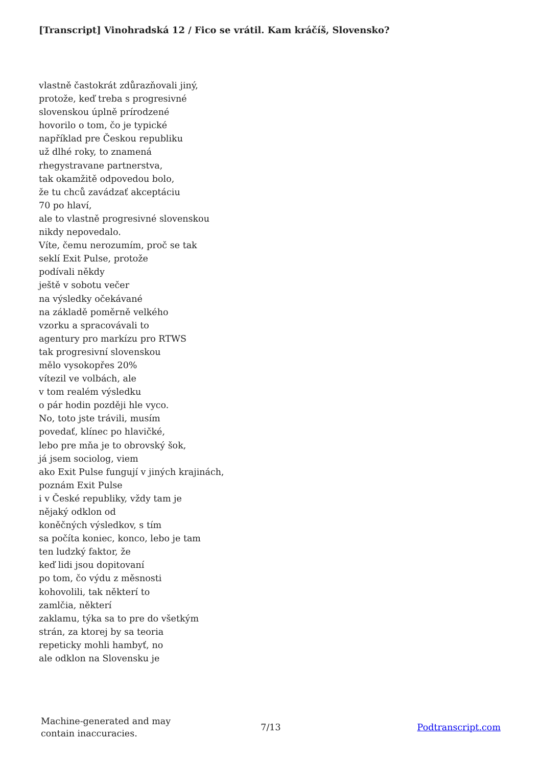[Transcript] Vinohradská 12 / Fico se vrátil. Kam kráčíš, Slovensko?
vlastně častokrát zdůrazňovali jiný,
protože, keď treba s progresivné
slovenskou úplně prírodzené
hovorilo o tom, čo je typické
například pre Českou republiku
už dlhé roky, to znamená
rhegystravane partnerstva,
tak okamžitě odpovedou bolo,
že tu chců zavádzať akceptáciu
70 po hlaví,
ale to vlastně progresivné slovenskou
nikdy nepovedalo.
Víte, čemu nerozumím, proč se tak
seklí Exit Pulse, protože
podívali někdy
ještě v sobotu večer
na výsledky očekávané
na základě poměrně velkého
vzorku a spracovávali to
agentury pro markízu pro RTWS
tak progresivní slovenskou
mělo vysokopřes 20%
vítezil ve volbách, ale
v tom realém výsledku
o pár hodin později hle vyco.
No, toto jste trávili, musím
povedať, klínec po hlavičké,
lebo pre mňa je to obrovský šok,
já jsem sociolog, viem
ako Exit Pulse fungují v jiných krajinách,
poznám Exit Pulse
i v České republiky, vždy tam je
nějaký odklon od
koněčných výsledkov, s tím
sa počíta koniec, konco, lebo je tam
ten ludzký faktor, že
keď lidi jsou dopitovaní
po tom, čo výdu z měsnosti
kohovolili, tak některí to
zamlčia, některí
zaklamu, týka sa to pre do všetkým
strán, za ktorej by sa teoria
repeticky mohli hambyť, no
ale odklon na Slovensku je
Machine-generated and may
contain inaccuracies.
7/13 Podtranscript.com